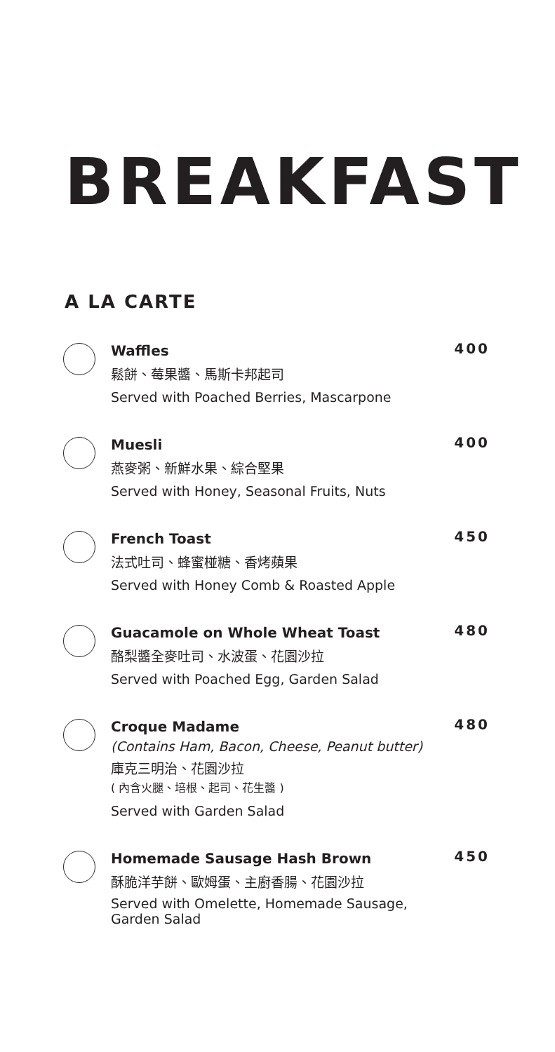BREAKFAST
A LA CARTE
Waffles 400
鬆餅、莓果醬、馬斯卡邦起司
Served with Poached Berries, Mascarpone
Muesli 400
燕麥粥、新鮮水果、綜合堅果
Served with Honey, Seasonal Fruits, Nuts
French Toast 450
法式吐司、蜂蜜椪糖、香烤蘋果
Served with Honey Comb & Roasted Apple
Guacamole on Whole Wheat Toast 480
酪梨醬全麥吐司、水波蛋、花園沙拉
Served with Poached Egg, Garden Salad
Croque Madame 480
(Contains Ham, Bacon, Cheese, Peanut butter)
庫克三明治、花園沙拉
( 內含火腿、培根、起司、花生醬 )
Served with Garden Salad
Homemade Sausage Hash Brown 450
酥脆洋芋餅、歐姆蛋、主廚香腸、花園沙拉
Served with Omelette, Homemade Sausage,
Garden Salad